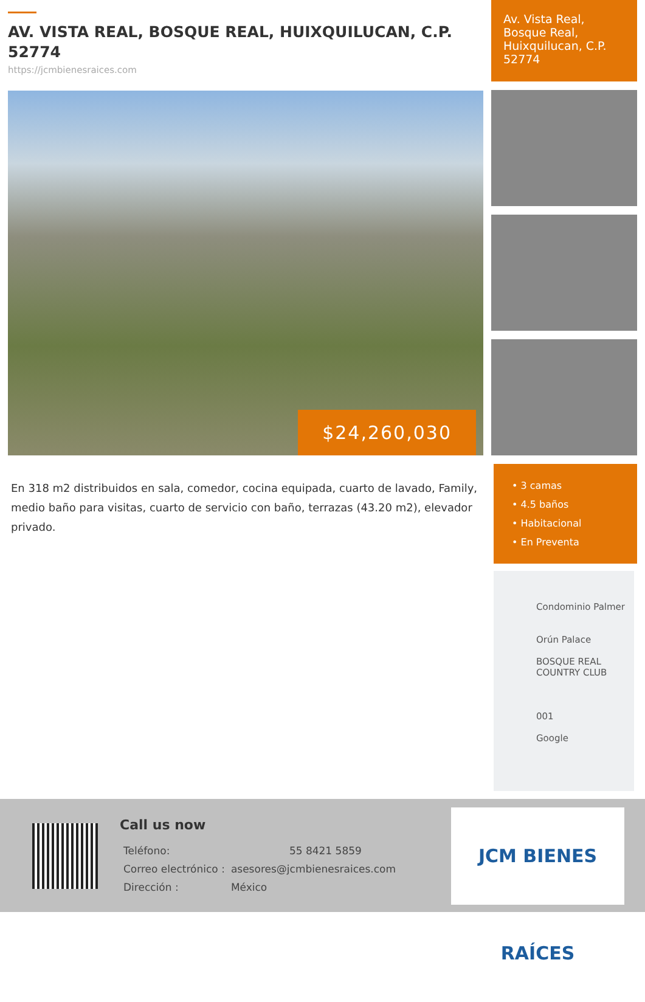AV. VISTA REAL, BOSQUE REAL, HUIXQUILUCAN, C.P. 52774
https://jcmbienesraices.com
$24,260,030
En 318 m2 distribuidos en sala, comedor, cocina equipada, cuarto de lavado, Family, medio baño para visitas, cuarto de servicio con baño, terrazas (43.20 m2), elevador privado.
Av. Vista Real, Bosque Real, Huixquilucan, C.P. 52774
• 3 camas
• 4.5 baños
• Habitacional
• En Preventa
Condominio Palmer
Orún Palace
BOSQUE REAL COUNTRY CLUB
001
Google
Call us now
| Teléfono: | 55 8421 5859 |
| Correo electrónico : | asesores@jcmbienesraices.com |
| Dirección : | México |
JCM BIENES RAÍCES